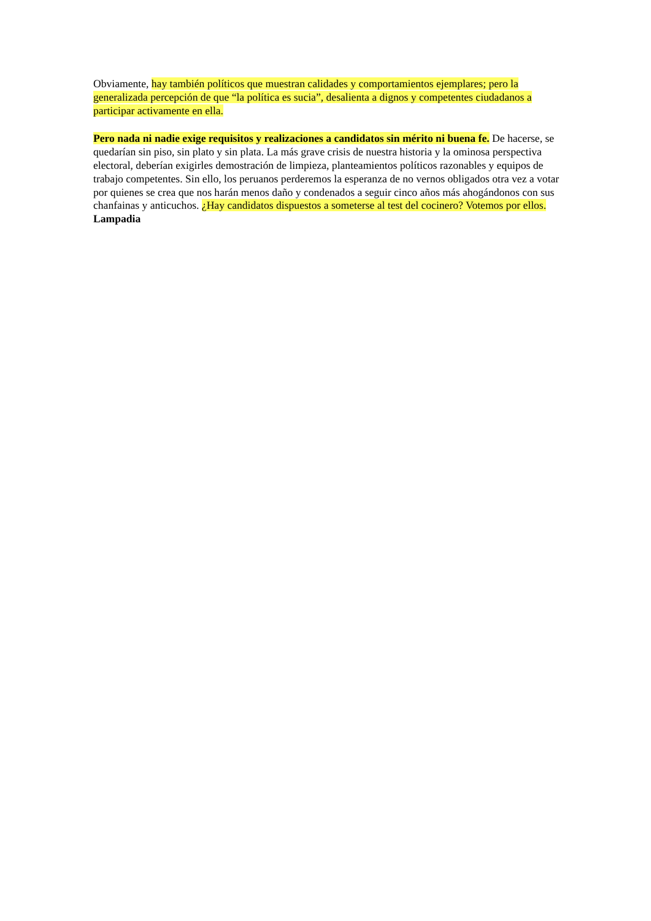Obviamente, hay también políticos que muestran calidades y comportamientos ejemplares; pero la generalizada percepción de que “la política es sucia”, desalienta a dignos y competentes ciudadanos a participar activamente en ella.
Pero nada ni nadie exige requisitos y realizaciones a candidatos sin mérito ni buena fe. De hacerse, se quedarían sin piso, sin plato y sin plata. La más grave crisis de nuestra historia y la ominosa perspectiva electoral, deberían exigirles demostración de limpieza, planteamientos políticos razonables y equipos de trabajo competentes. Sin ello, los peruanos perderemos la esperanza de no vernos obligados otra vez a votar por quienes se crea que nos harán menos daño y condenados a seguir cinco años más ahogándonos con sus chanfainas y anticuchos. ¿Hay candidatos dispuestos a someterse al test del cocinero? Votemos por ellos. Lampadia